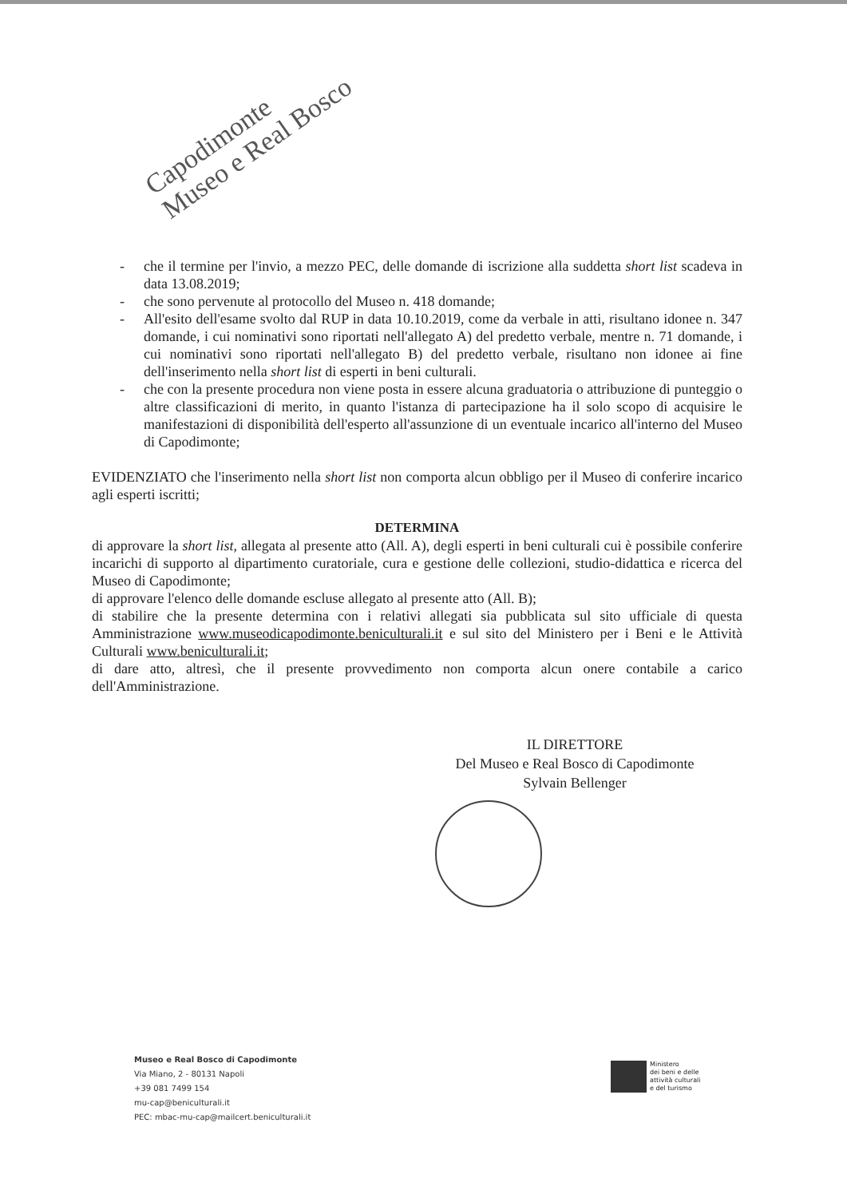Capodimonte
Museo e Real Bosco
- che il termine per l'invio, a mezzo PEC, delle domande di iscrizione alla suddetta short list scadeva in data 13.08.2019;
- che sono pervenute al protocollo del Museo n. 418 domande;
- All'esito dell'esame svolto dal RUP in data 10.10.2019, come da verbale in atti, risultano idonee n. 347 domande, i cui nominativi sono riportati nell'allegato A) del predetto verbale, mentre n. 71 domande, i cui nominativi sono riportati nell'allegato B) del predetto verbale, risultano non idonee ai fine dell'inserimento nella short list di esperti in beni culturali.
- che con la presente procedura non viene posta in essere alcuna graduatoria o attribuzione di punteggio o altre classificazioni di merito, in quanto l'istanza di partecipazione ha il solo scopo di acquisire le manifestazioni di disponibilità dell'esperto all'assunzione di un eventuale incarico all'interno del Museo di Capodimonte;
EVIDENZIATO che l'inserimento nella short list non comporta alcun obbligo per il Museo di conferire incarico agli esperti iscritti;
DETERMINA
di approvare la short list, allegata al presente atto (All. A), degli esperti in beni culturali cui è possibile conferire incarichi di supporto al dipartimento curatoriale, cura e gestione delle collezioni, studio-didattica e ricerca del Museo di Capodimonte;
di approvare l'elenco delle domande escluse allegato al presente atto (All. B);
di stabilire che la presente determina con i relativi allegati sia pubblicata sul sito ufficiale di questa Amministrazione www.museodicapodimonte.beniculturali.it e sul sito del Ministero per i Beni e le Attività Culturali www.beniculturali.it;
di dare atto, altresì, che il presente provvedimento non comporta alcun onere contabile a carico dell'Amministrazione.
IL DIRETTORE
Del Museo e Real Bosco di Capodimonte
Sylvain Bellenger
Museo e Real Bosco di Capodimonte
Via Miano, 2 - 80131 Napoli
+39 081 7499 154
mu-cap@beniculturali.it
PEC: mbac-mu-cap@mailcert.beniculturali.it
Ministero
dei beni e delle
attività culturali
e del turismo